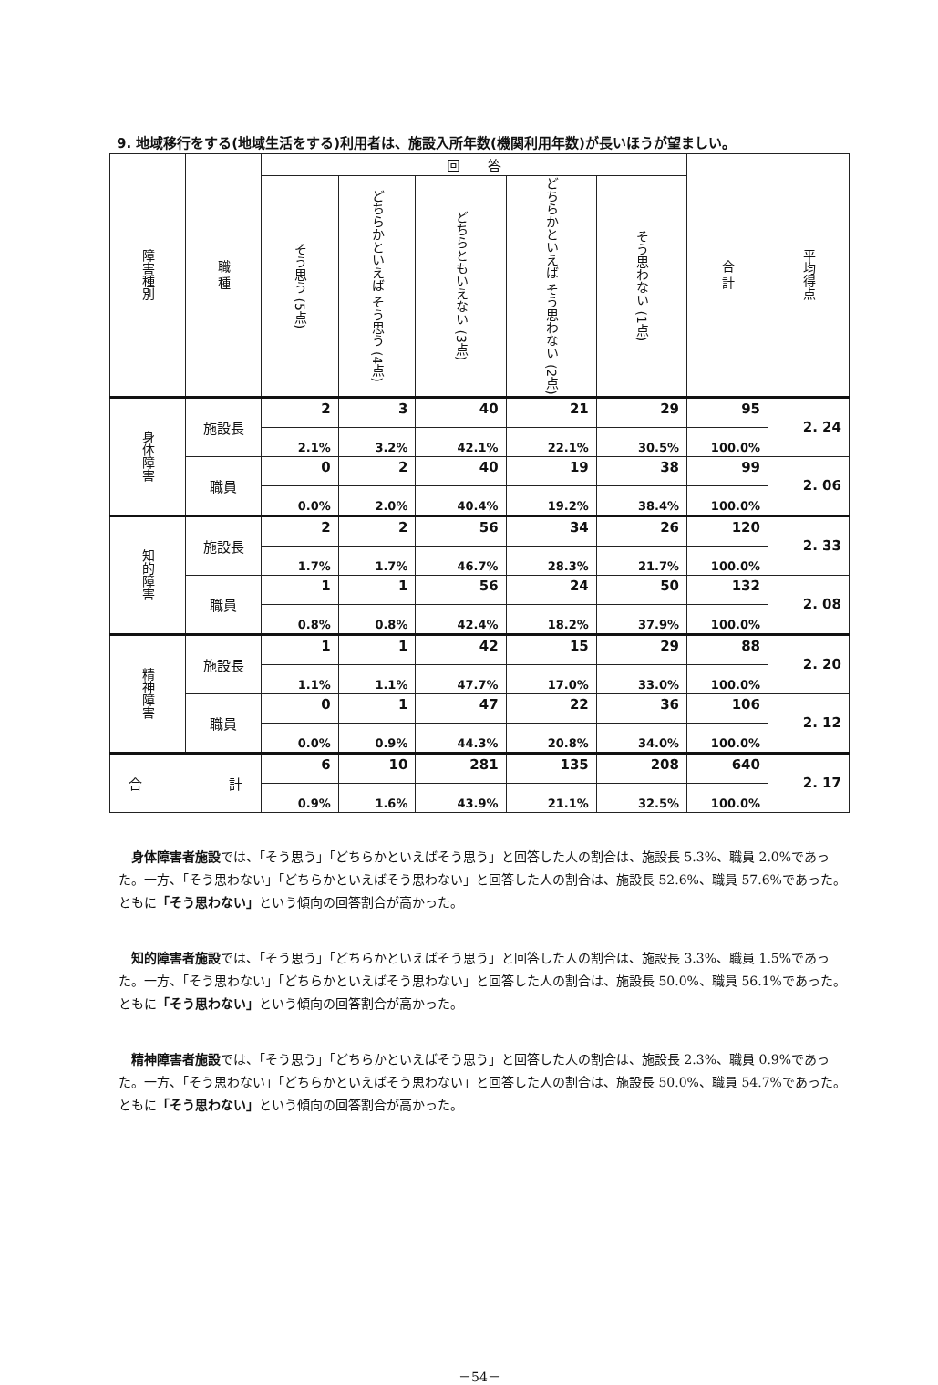9. 地域移行をする(地域生活をする)利用者は、施設入所年数(機関利用年数)が長いほうが望ましい。
| 障害種別 | 職 種 | 回 答 | | | | | 合 計 | 平均得点 |
| --- | --- | --- | --- | --- | --- | --- | --- | --- |
| | | そう思う (5点) | どちらかといえば そう思う (4点) | どちらともいえない (3点) | どちらかといえば そう思わない (2点) | そう思わない (1点) | | |
| 身体障害 | 施設長 | 2 | 3 | 40 | 21 | 29 | 95 | 2. 24 |
| | | 2.1% | 3.2% | 42.1% | 22.1% | 30.5% | 100.0% | |
| | 職員 | 0 | 2 | 40 | 19 | 38 | 99 | 2. 06 |
| | | 0.0% | 2.0% | 40.4% | 19.2% | 38.4% | 100.0% | |
| 知的障害 | 施設長 | 2 | 2 | 56 | 34 | 26 | 120 | 2. 33 |
| | | 1.7% | 1.7% | 46.7% | 28.3% | 21.7% | 100.0% | |
| | 職員 | 1 | 1 | 56 | 24 | 50 | 132 | 2. 08 |
| | | 0.8% | 0.8% | 42.4% | 18.2% | 37.9% | 100.0% | |
| 精神障害 | 施設長 | 1 | 1 | 42 | 15 | 29 | 88 | 2. 20 |
| | | 1.1% | 1.1% | 47.7% | 17.0% | 33.0% | 100.0% | |
| | 職員 | 0 | 1 | 47 | 22 | 36 | 106 | 2. 12 |
| | | 0.0% | 0.9% | 44.3% | 20.8% | 34.0% | 100.0% | |
| 合 計 | | 6 | 10 | 281 | 135 | 208 | 640 | 2. 17 |
| | | 0.9% | 1.6% | 43.9% | 21.1% | 32.5% | 100.0% | |
　身体障害者施設では、「そう思う」「どちらかといえばそう思う」と回答した人の割合は、施設長 5.3%、職員 2.0%であった。一方、「そう思わない」「どちらかといえばそう思わない」と回答した人の割合は、施設長 52.6%、職員 57.6%であった。ともに「そう思わない」という傾向の回答割合が高かった。
　知的障害者施設では、「そう思う」「どちらかといえばそう思う」と回答した人の割合は、施設長 3.3%、職員 1.5%であった。一方、「そう思わない」「どちらかといえばそう思わない」と回答した人の割合は、施設長 50.0%、職員 56.1%であった。ともに「そう思わない」という傾向の回答割合が高かった。
　精神障害者施設では、「そう思う」「どちらかといえばそう思う」と回答した人の割合は、施設長 2.3%、職員 0.9%であった。一方、「そう思わない」「どちらかといえばそう思わない」と回答した人の割合は、施設長 50.0%、職員 54.7%であった。ともに「そう思わない」という傾向の回答割合が高かった。
－54－